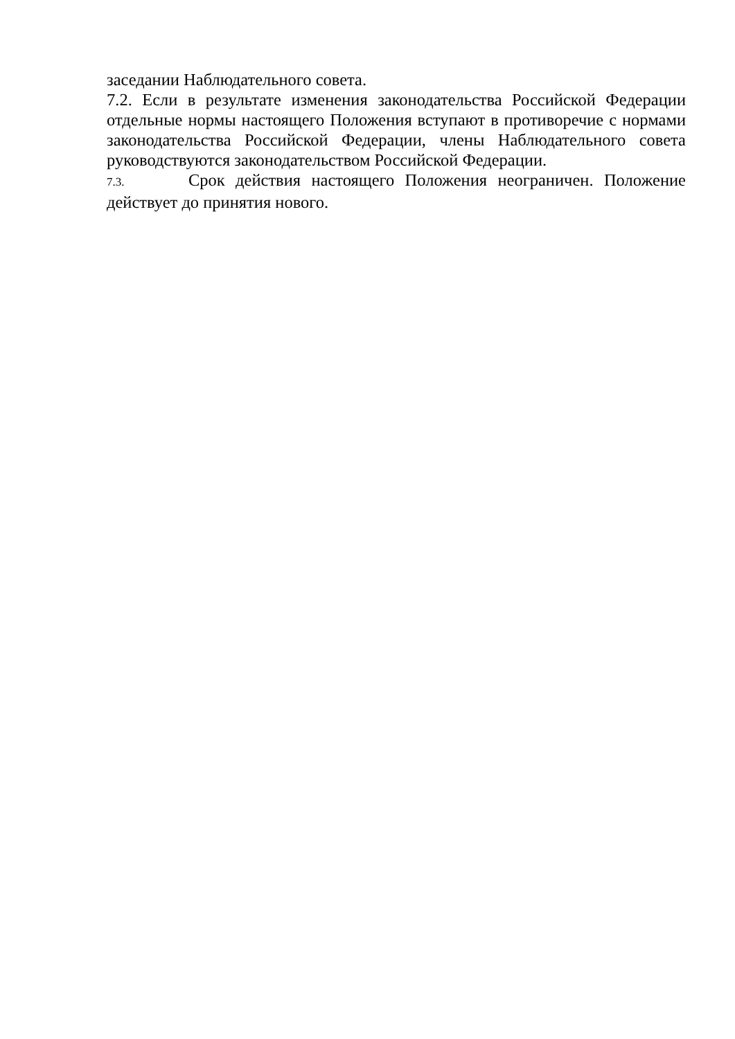заседании Наблюдательного совета.
7.2. Если в результате изменения законодательства Российской Федерации отдельные нормы настоящего Положения вступают в противоречие с нормами законодательства Российской Федерации, члены Наблюдательного совета руководствуются законодательством Российской Федерации.
7.3. Срок действия настоящего Положения неограничен. Положение действует до принятия нового.